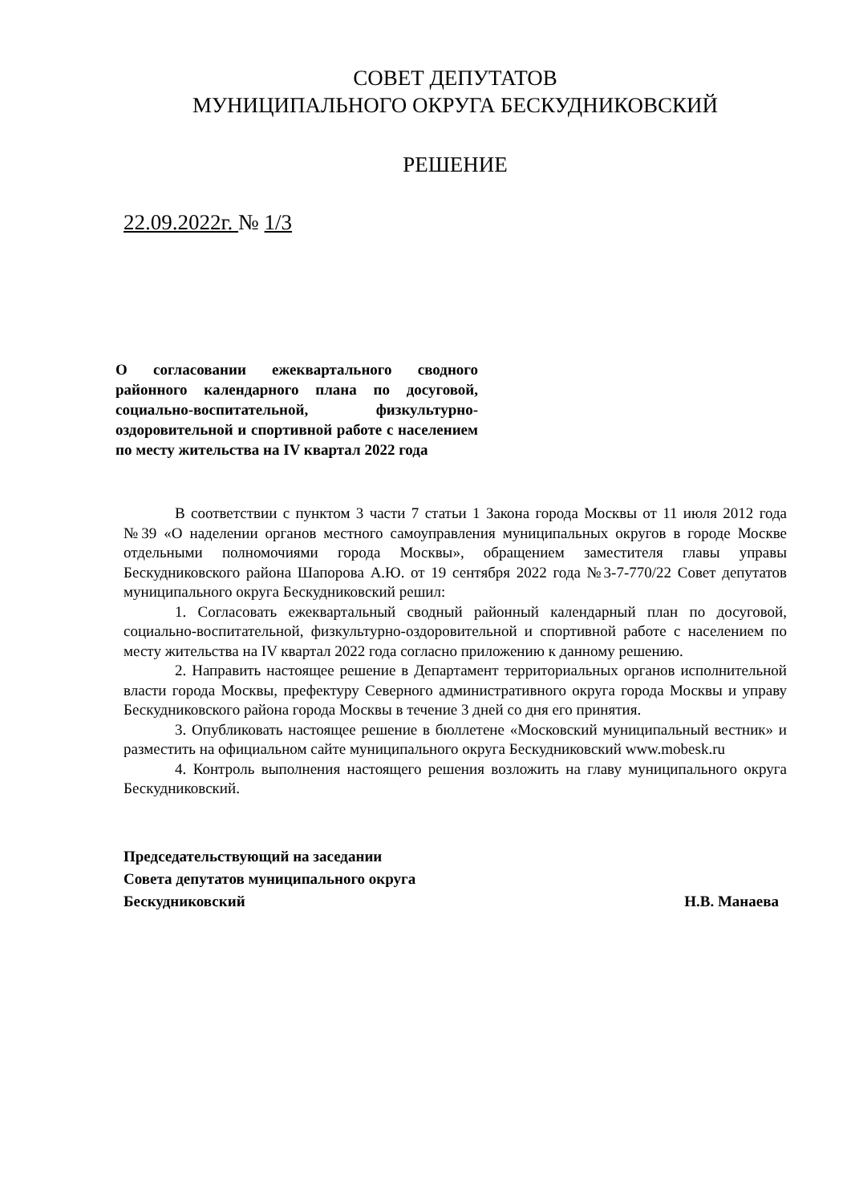СОВЕТ ДЕПУТАТОВ
МУНИЦИПАЛЬНОГО ОКРУГА БЕСКУДНИКОВСКИЙ
РЕШЕНИЕ
22.09.2022г. № 1/3
О согласовании ежеквартального сводного районного календарного плана по досуговой, социально-воспитательной, физкультурно-оздоровительной и спортивной работе с населением по месту жительства на IV квартал 2022 года
В соответствии с пунктом 3 части 7 статьи 1 Закона города Москвы от 11 июля 2012 года №39 «О наделении органов местного самоуправления муниципальных округов в городе Москве отдельными полномочиями города Москвы», обращением заместителя главы управы Бескудниковского района Шапорова А.Ю. от 19 сентября 2022 года №3-7-770/22 Совет депутатов муниципального округа Бескудниковский решил:
1. Согласовать ежеквартальный сводный районный календарный план по досуговой, социально-воспитательной, физкультурно-оздоровительной и спортивной работе с населением по месту жительства на IV квартал 2022 года согласно приложению к данному решению.
2. Направить настоящее решение в Департамент территориальных органов исполнительной власти города Москвы, префектуру Северного административного округа города Москвы и управу Бескудниковского района города Москвы в течение 3 дней со дня его принятия.
3. Опубликовать настоящее решение в бюллетене «Московский муниципальный вестник» и разместить на официальном сайте муниципального округа Бескудниковский www.mobesk.ru
4. Контроль выполнения настоящего решения возложить на главу муниципального округа Бескудниковский.
Председательствующий на заседании
Совета депутатов муниципального округа
Бескудниковский Н.В. Манаева